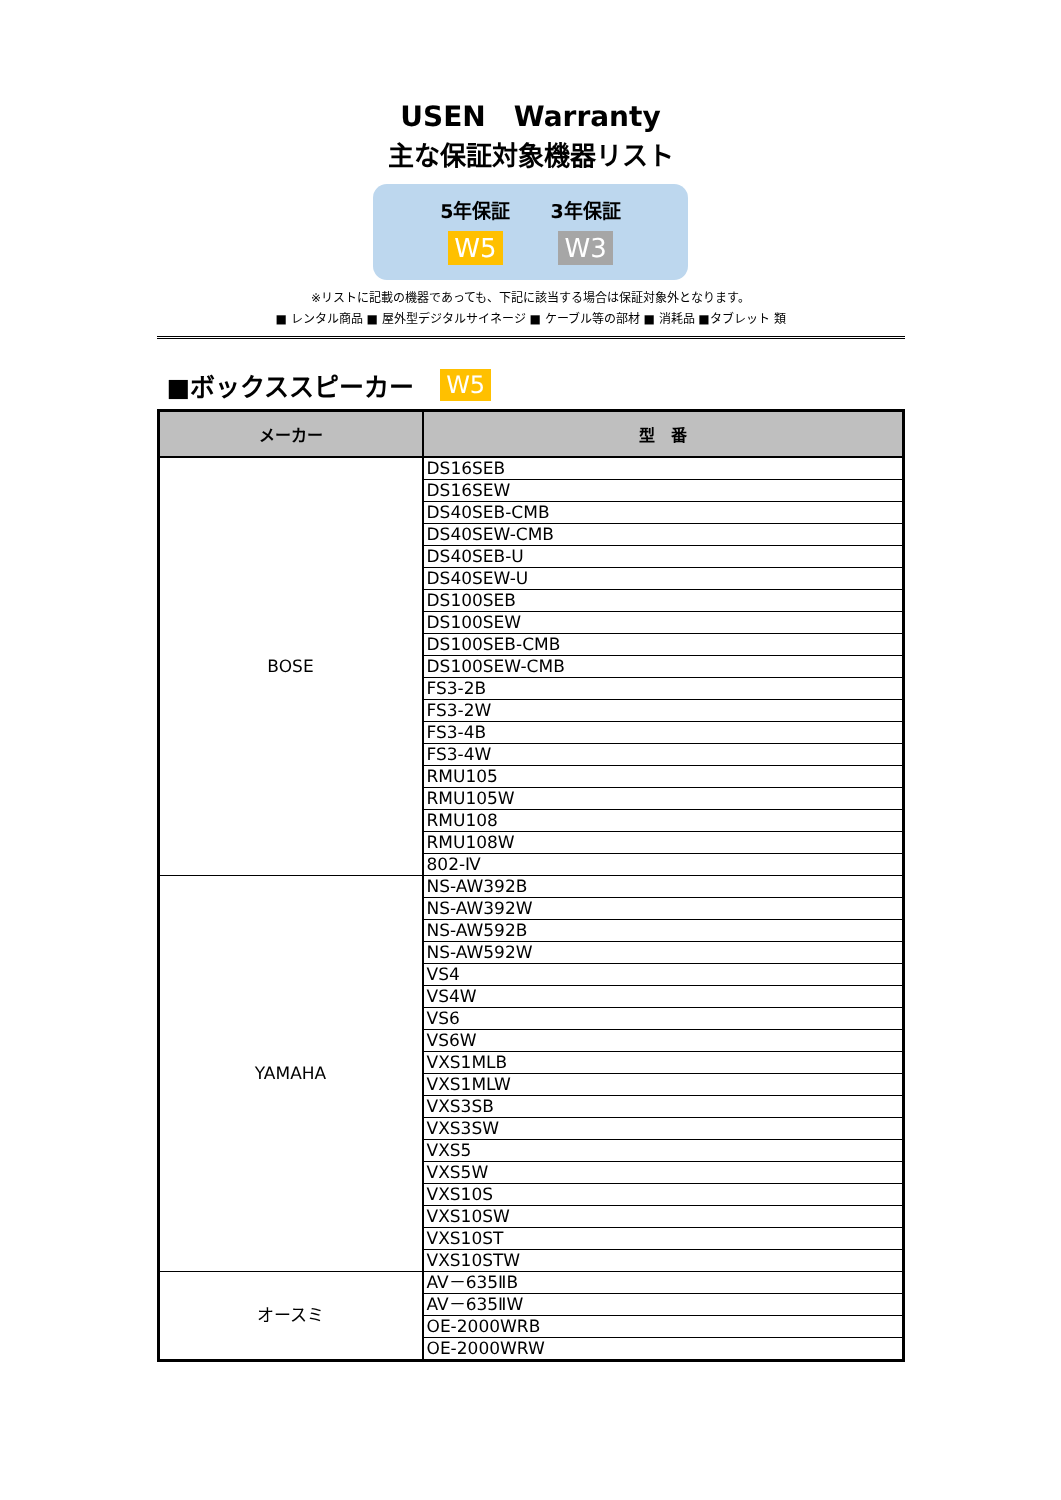USEN　Warranty
主な保証対象機器リスト
5年保証
W5
3年保証
W3
※リストに記載の機器であっても、下記に該当する場合は保証対象外となります。
■ レンタル商品 ■ 屋外型デジタルサイネージ ■ ケーブル等の部材 ■ 消耗品 ■タブレット 類
■ボックススピーカー W5
| メーカー | 型 番 |
| --- | --- |
| BOSE | DS16SEB |
| | DS16SEW |
| | DS40SEB-CMB |
| | DS40SEW-CMB |
| | DS40SEB-U |
| | DS40SEW-U |
| | DS100SEB |
| | DS100SEW |
| | DS100SEB-CMB |
| | DS100SEW-CMB |
| | FS3-2B |
| | FS3-2W |
| | FS3-4B |
| | FS3-4W |
| | RMU105 |
| | RMU105W |
| | RMU108 |
| | RMU108W |
| | 802-Ⅳ |
| YAMAHA | NS-AW392B |
| | NS-AW392W |
| | NS-AW592B |
| | NS-AW592W |
| | VS4 |
| | VS4W |
| | VS6 |
| | VS6W |
| | VXS1MLB |
| | VXS1MLW |
| | VXS3SB |
| | VXS3SW |
| | VXS5 |
| | VXS5W |
| | VXS10S |
| | VXS10SW |
| | VXS10ST |
| | VXS10STW |
| オースミ | AV－635ⅡB |
| | AV－635ⅡW |
| | OE-2000WRB |
| | OE-2000WRW |